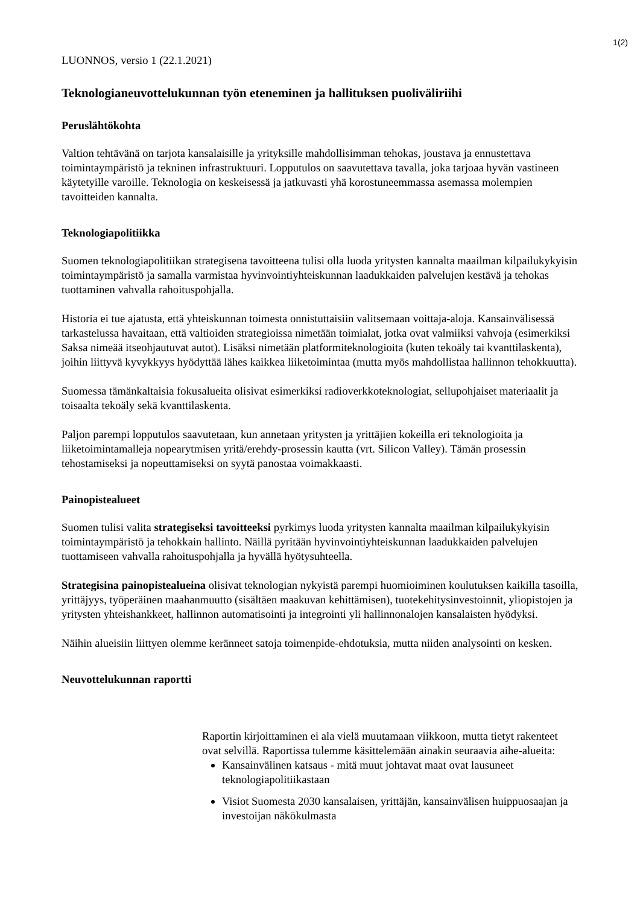1(2)
LUONNOS, versio 1 (22.1.2021)
Teknologianeuvottelukunnan työn eteneminen ja hallituksen puoliväliriihi
Peruslähtökohta
Valtion tehtävänä on tarjota kansalaisille ja yrityksille mahdollisimman tehokas, joustava ja ennustettava toimintaympäristö ja tekninen infrastruktuuri. Lopputulos on saavutettava tavalla, joka tarjoaa hyvän vastineen käytetyille varoille. Teknologia on keskeisessä ja jatkuvasti yhä korostuneemmassa asemassa molempien tavoitteiden kannalta.
Teknologiapolitiikka
Suomen teknologiapolitiikan strategisena tavoitteena tulisi olla luoda yritysten kannalta maailman kilpailukykyisin toimintaympäristö ja samalla varmistaa hyvinvointiyhteiskunnan laadukkaiden palvelujen kestävä ja tehokas tuottaminen vahvalla rahoituspohjalla.
Historia ei tue ajatusta, että yhteiskunnan toimesta onnistuttaisiin valitsemaan voittaja-aloja. Kansainvälisessä tarkastelussa havaitaan, että valtioiden strategioissa nimetään toimialat, jotka ovat valmiiksi vahvoja (esimerkiksi Saksa nimeää itseohjautuvat autot). Lisäksi nimetään platformiteknologioita (kuten tekoäly tai kvanttilaskenta), joihin liittyvä kyvykkyys hyödyttää lähes kaikkea liiketoimintaa (mutta myös mahdollistaa hallinnon tehokkuutta).
Suomessa tämänkaltaisia fokusalueita olisivat esimerkiksi radioverkkoteknologiat, sellupohjaiset materiaalit ja toisaalta tekoäly sekä kvanttilaskenta.
Paljon parempi lopputulos saavutetaan, kun annetaan yritysten ja yrittäjien kokeilla eri teknologioita ja liiketoimintamalleja nopearytmisen yritä/erehdy-prosessin kautta (vrt. Silicon Valley). Tämän prosessin tehostamiseksi ja nopeuttamiseksi on syytä panostaa voimakkaasti.
Painopistealueet
Suomen tulisi valita strategiseksi tavoitteeksi pyrkimys luoda yritysten kannalta maailman kilpailukykyisin toimintaympäristö ja tehokkain hallinto. Näillä pyritään hyvinvointiyhteiskunnan laadukkaiden palvelujen tuottamiseen vahvalla rahoituspohjalla ja hyvällä hyötysuhteella.
Strategisina painopistealueina olisivat teknologian nykyistä parempi huomioiminen koulutuksen kaikilla tasoilla, yrittäjyys, työperäinen maahanmuutto (sisältäen maakuvan kehittämisen), tuotekehitysinvestoinnit, yliopistojen ja yritysten yhteishankkeet, hallinnon automatisointi ja integrointi yli hallinnonalojen kansalaisten hyödyksi.
Näihin alueisiin liittyen olemme keränneet satoja toimenpide-ehdotuksia, mutta niiden analysointi on kesken.
Neuvottelukunnan raportti
Raportin kirjoittaminen ei ala vielä muutamaan viikkoon, mutta tietyt rakenteet ovat selvillä. Raportissa tulemme käsittelemään ainakin seuraavia aihe-alueita:
Kansainvälinen katsaus - mitä muut johtavat maat ovat lausuneet teknologiapolitiikastaan
Visiot Suomesta 2030 kansalaisen, yrittäjän, kansainvälisen huippuosaajan ja investoijan näkökulmasta